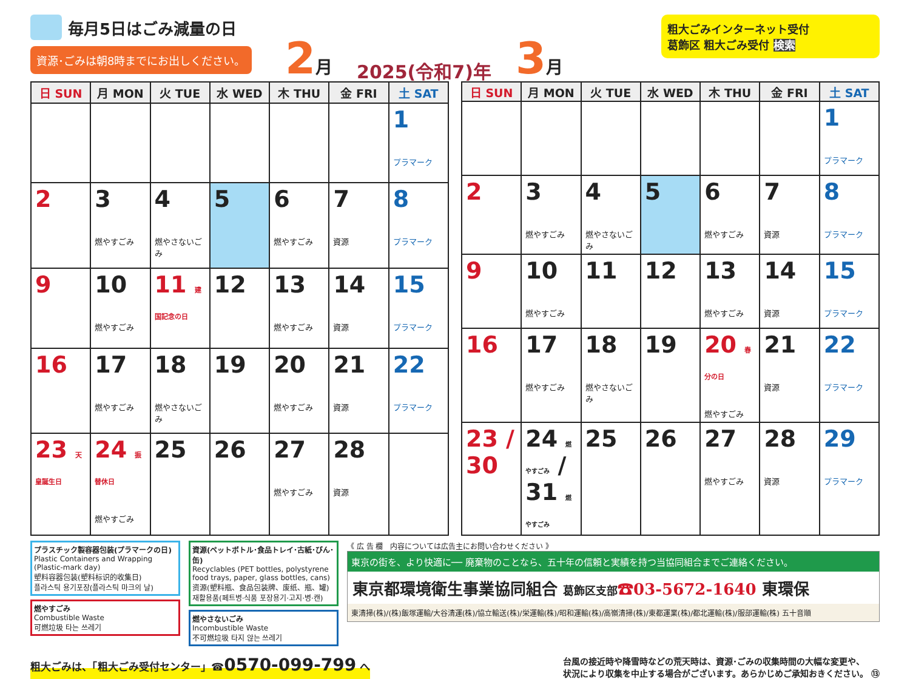毎月5日はごみ減量の日
資源･ごみは朝8時までにお出しください。
2月 2025(令和7)年 3月
粗大ごみインターネット受付
葛飾区 粗大ごみ受付 検索
| 日 SUN | 月 MON | 火 TUE | 水 WED | 木 THU | 金 FRI | 土 SAT |
| --- | --- | --- | --- | --- | --- | --- |
| | | | | | | 1 プラマーク |
| 2 | 3 燃やすごみ | 4 燃やさないごみ | 5 | 6 燃やすごみ | 7 資源 | 8 プラマーク |
| 9 | 10 燃やすごみ | 11 建国記念の日 | 12 | 13 燃やすごみ | 14 資源 | 15 プラマーク |
| 16 | 17 燃やすごみ | 18 燃やさないごみ | 19 | 20 燃やすごみ | 21 資源 | 22 プラマーク |
| 23 天皇誕生日 | 24 振替休日 燃やすごみ | 25 | 26 | 27 燃やすごみ | 28 資源 | |
| 日 SUN | 月 MON | 火 TUE | 水 WED | 木 THU | 金 FRI | 土 SAT |
| --- | --- | --- | --- | --- | --- | --- |
| | | | | | | 1 プラマーク |
| 2 | 3 燃やすごみ | 4 燃やさないごみ | 5 | 6 燃やすごみ | 7 資源 | 8 プラマーク |
| 9 | 10 燃やすごみ | 11 | 12 | 13 燃やすごみ | 14 資源 | 15 プラマーク |
| 16 | 17 燃やすごみ | 18 燃やさないごみ | 19 | 20 春分の日 燃やすごみ | 21 資源 | 22 プラマーク |
| 23 / 30 | 24 燃やすごみ / 31 燃やすごみ | 25 | 26 | 27 燃やすごみ | 28 資源 | 29 プラマーク |
プラスチック製容器包装(プラマークの日)
Plastic Containers and Wrapping (Plastic-mark day)
塑料容器包装(塑料标识的收集日)
플라스틱 용기포장(플라스틱 마크의 날)
燃やすごみ
Combustible Waste
可燃垃圾 타는 쓰레기
資源(ペットボトル･食品トレイ･古紙･びん･缶)
Recyclables (PET bottles, polystyrene food trays, paper, glass bottles, cans)
资源(塑料瓶、食品包装牌、废纸、瓶、罐)
재활용품(페트병·식품 포장용기·고지·병·캔)
燃やさないごみ
Incombustible Waste
不可燃垃圾 타지 않는 쓰레기
《 広 告 欄　内容については広告主にお問い合わせください 》
東京の街を、より快適に── 廃棄物のことなら、五十年の信頼と実績を持つ当協同組合までご連絡ください。
東京都環境衛生事業協同組合 葛飾区支部☎03-5672-1640 東環保
東清掃(株)/(株)飯塚運輸/大谷清運(株)/協立輸送(株)/栄運輸(株)/昭和運輸(株)/高嶺清掃(株)/東都運業(株)/都北運輸(株)/服部運輸(株) 五十音順
粗大ごみは、「粗大ごみ受付センター」☎0570-099-799 へ
台風の接近時や降雪時などの荒天時は、資源･ごみの収集時間の大幅な変更や、
状況により収集を中止する場合がございます。あらかじめご承知おきください。 ⑬